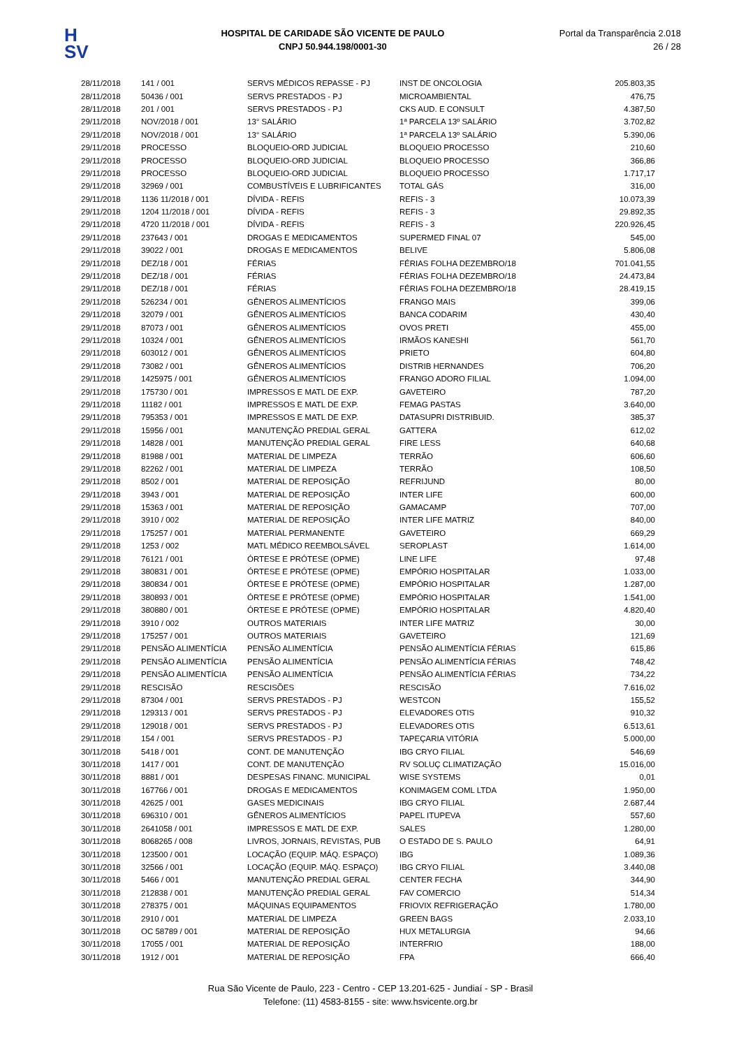H
SV
HOSPITAL DE CARIDADE SÃO VICENTE DE PAULO
CNPJ 50.944.198/0001-30
Portal da Transparência 2.018
26 / 28
| 28/11/2018 | 141 / 001 | SERVS MÉDICOS REPASSE - PJ | INST DE ONCOLOGIA | 205.803,35 |
| 28/11/2018 | 50436 / 001 | SERVS PRESTADOS - PJ | MICROAMBIENTAL | 476,75 |
| 28/11/2018 | 201 / 001 | SERVS PRESTADOS - PJ | CKS AUD. E CONSULT | 4.387,50 |
| 29/11/2018 | NOV/2018 / 001 | 13° SALÁRIO | 1ª PARCELA 13º SALÁRIO | 3.702,82 |
| 29/11/2018 | NOV/2018 / 001 | 13° SALÁRIO | 1ª PARCELA 13º SALÁRIO | 5.390,06 |
| 29/11/2018 | PROCESSO | BLOQUEIO-ORD JUDICIAL | BLOQUEIO PROCESSO | 210,60 |
| 29/11/2018 | PROCESSO | BLOQUEIO-ORD JUDICIAL | BLOQUEIO PROCESSO | 366,86 |
| 29/11/2018 | PROCESSO | BLOQUEIO-ORD JUDICIAL | BLOQUEIO PROCESSO | 1.717,17 |
| 29/11/2018 | 32969 / 001 | COMBUSTÍVEIS E LUBRIFICANTES | TOTAL GÁS | 316,00 |
| 29/11/2018 | 1136 11/2018 / 001 | DÍVIDA - REFIS | REFIS - 3 | 10.073,39 |
| 29/11/2018 | 1204 11/2018 / 001 | DÍVIDA - REFIS | REFIS - 3 | 29.892,35 |
| 29/11/2018 | 4720 11/2018 / 001 | DÍVIDA - REFIS | REFIS - 3 | 220.926,45 |
| 29/11/2018 | 237643 / 001 | DROGAS E MEDICAMENTOS | SUPERMED FINAL 07 | 545,00 |
| 29/11/2018 | 39022 / 001 | DROGAS E MEDICAMENTOS | BELIVE | 5.806,08 |
| 29/11/2018 | DEZ/18 / 001 | FÉRIAS | FÉRIAS FOLHA DEZEMBRO/18 | 701.041,55 |
| 29/11/2018 | DEZ/18 / 001 | FÉRIAS | FÉRIAS FOLHA DEZEMBRO/18 | 24.473,84 |
| 29/11/2018 | DEZ/18 / 001 | FÉRIAS | FÉRIAS FOLHA DEZEMBRO/18 | 28.419,15 |
| 29/11/2018 | 526234 / 001 | GÊNEROS ALIMENTÍCIOS | FRANGO MAIS | 399,06 |
| 29/11/2018 | 32079 / 001 | GÊNEROS ALIMENTÍCIOS | BANCA CODARIM | 430,40 |
| 29/11/2018 | 87073 / 001 | GÊNEROS ALIMENTÍCIOS | OVOS PRETI | 455,00 |
| 29/11/2018 | 10324 / 001 | GÊNEROS ALIMENTÍCIOS | IRMÃOS KANESHI | 561,70 |
| 29/11/2018 | 603012 / 001 | GÊNEROS ALIMENTÍCIOS | PRIETO | 604,80 |
| 29/11/2018 | 73082 / 001 | GÊNEROS ALIMENTÍCIOS | DISTRIB HERNANDES | 706,20 |
| 29/11/2018 | 1425975 / 001 | GÊNEROS ALIMENTÍCIOS | FRANGO ADORO FILIAL | 1.094,00 |
| 29/11/2018 | 175730 / 001 | IMPRESSOS E MATL DE EXP. | GAVETEIRO | 787,20 |
| 29/11/2018 | 11182 / 001 | IMPRESSOS E MATL DE EXP. | FEMAG PASTAS | 3.640,00 |
| 29/11/2018 | 795353 / 001 | IMPRESSOS E MATL DE EXP. | DATASUPRI DISTRIBUID. | 385,37 |
| 29/11/2018 | 15956 / 001 | MANUTENÇÃO PREDIAL GERAL | GATTERA | 612,02 |
| 29/11/2018 | 14828 / 001 | MANUTENÇÃO PREDIAL GERAL | FIRE LESS | 640,68 |
| 29/11/2018 | 81988 / 001 | MATERIAL DE LIMPEZA | TERRÃO | 606,60 |
| 29/11/2018 | 82262 / 001 | MATERIAL DE LIMPEZA | TERRÃO | 108,50 |
| 29/11/2018 | 8502 / 001 | MATERIAL DE REPOSIÇÃO | REFRIJUND | 80,00 |
| 29/11/2018 | 3943 / 001 | MATERIAL DE REPOSIÇÃO | INTER LIFE | 600,00 |
| 29/11/2018 | 15363 / 001 | MATERIAL DE REPOSIÇÃO | GAMACAMP | 707,00 |
| 29/11/2018 | 3910 / 002 | MATERIAL DE REPOSIÇÃO | INTER LIFE MATRIZ | 840,00 |
| 29/11/2018 | 175257 / 001 | MATERIAL PERMANENTE | GAVETEIRO | 669,29 |
| 29/11/2018 | 1253 / 002 | MATL MÉDICO REEMBOLSÁVEL | SEROPLAST | 1.614,00 |
| 29/11/2018 | 76121 / 001 | ÓRTESE E PRÓTESE (OPME) | LINE LIFE | 97,48 |
| 29/11/2018 | 380831 / 001 | ÓRTESE E PRÓTESE (OPME) | EMPÓRIO HOSPITALAR | 1.033,00 |
| 29/11/2018 | 380834 / 001 | ÓRTESE E PRÓTESE (OPME) | EMPÓRIO HOSPITALAR | 1.287,00 |
| 29/11/2018 | 380893 / 001 | ÓRTESE E PRÓTESE (OPME) | EMPÓRIO HOSPITALAR | 1.541,00 |
| 29/11/2018 | 380880 / 001 | ÓRTESE E PRÓTESE (OPME) | EMPÓRIO HOSPITALAR | 4.820,40 |
| 29/11/2018 | 3910 / 002 | OUTROS MATERIAIS | INTER LIFE MATRIZ | 30,00 |
| 29/11/2018 | 175257 / 001 | OUTROS MATERIAIS | GAVETEIRO | 121,69 |
| 29/11/2018 | PENSÃO ALIMENTÍCIA | PENSÃO ALIMENTÍCIA | PENSÃO ALIMENTÍCIA FÉRIAS | 615,86 |
| 29/11/2018 | PENSÃO ALIMENTÍCIA | PENSÃO ALIMENTÍCIA | PENSÃO ALIMENTÍCIA FÉRIAS | 748,42 |
| 29/11/2018 | PENSÃO ALIMENTÍCIA | PENSÃO ALIMENTÍCIA | PENSÃO ALIMENTÍCIA FÉRIAS | 734,22 |
| 29/11/2018 | RESCISÃO | RESCISÕES | RESCISÃO | 7.616,02 |
| 29/11/2018 | 87304 / 001 | SERVS PRESTADOS - PJ | WESTCON | 155,52 |
| 29/11/2018 | 129313 / 001 | SERVS PRESTADOS - PJ | ELEVADORES OTIS | 910,32 |
| 29/11/2018 | 129018 / 001 | SERVS PRESTADOS - PJ | ELEVADORES OTIS | 6.513,61 |
| 29/11/2018 | 154 / 001 | SERVS PRESTADOS - PJ | TAPEÇARIA VITÓRIA | 5.000,00 |
| 30/11/2018 | 5418 / 001 | CONT. DE MANUTENÇÃO | IBG CRYO FILIAL | 546,69 |
| 30/11/2018 | 1417 / 001 | CONT. DE MANUTENÇÃO | RV SOLUÇ CLIMATIZAÇÃO | 15.016,00 |
| 30/11/2018 | 8881 / 001 | DESPESAS FINANC. MUNICIPAL | WISE SYSTEMS | 0,01 |
| 30/11/2018 | 167766 / 001 | DROGAS E MEDICAMENTOS | KONIMAGEM COML LTDA | 1.950,00 |
| 30/11/2018 | 42625 / 001 | GASES MEDICINAIS | IBG CRYO FILIAL | 2.687,44 |
| 30/11/2018 | 696310 / 001 | GÊNEROS ALIMENTÍCIOS | PAPEL ITUPEVA | 557,60 |
| 30/11/2018 | 2641058 / 001 | IMPRESSOS E MATL DE EXP. | SALES | 1.280,00 |
| 30/11/2018 | 8068265 / 008 | LIVROS, JORNAIS, REVISTAS, PUB | O ESTADO DE S. PAULO | 64,91 |
| 30/11/2018 | 123500 / 001 | LOCAÇÃO (EQUIP. MÁQ. ESPAÇO) | IBG | 1.089,36 |
| 30/11/2018 | 32566 / 001 | LOCAÇÃO (EQUIP. MÁQ. ESPAÇO) | IBG CRYO FILIAL | 3.440,08 |
| 30/11/2018 | 5466 / 001 | MANUTENÇÃO PREDIAL GERAL | CENTER FECHA | 344,90 |
| 30/11/2018 | 212838 / 001 | MANUTENÇÃO PREDIAL GERAL | FAV COMERCIO | 514,34 |
| 30/11/2018 | 278375 / 001 | MÁQUINAS EQUIPAMENTOS | FRIOVIX REFRIGERAÇÃO | 1.780,00 |
| 30/11/2018 | 2910 / 001 | MATERIAL DE LIMPEZA | GREEN BAGS | 2.033,10 |
| 30/11/2018 | OC 58789 / 001 | MATERIAL DE REPOSIÇÃO | HUX METALURGIA | 94,66 |
| 30/11/2018 | 17055 / 001 | MATERIAL DE REPOSIÇÃO | INTERFRIO | 188,00 |
| 30/11/2018 | 1912 / 001 | MATERIAL DE REPOSIÇÃO | FPA | 666,40 |
Rua São Vicente de Paulo, 223 - Centro - CEP 13.201-625 - Jundiaí - SP - Brasil
Telefone: (11) 4583-8155 - site: www.hsvicente.org.br